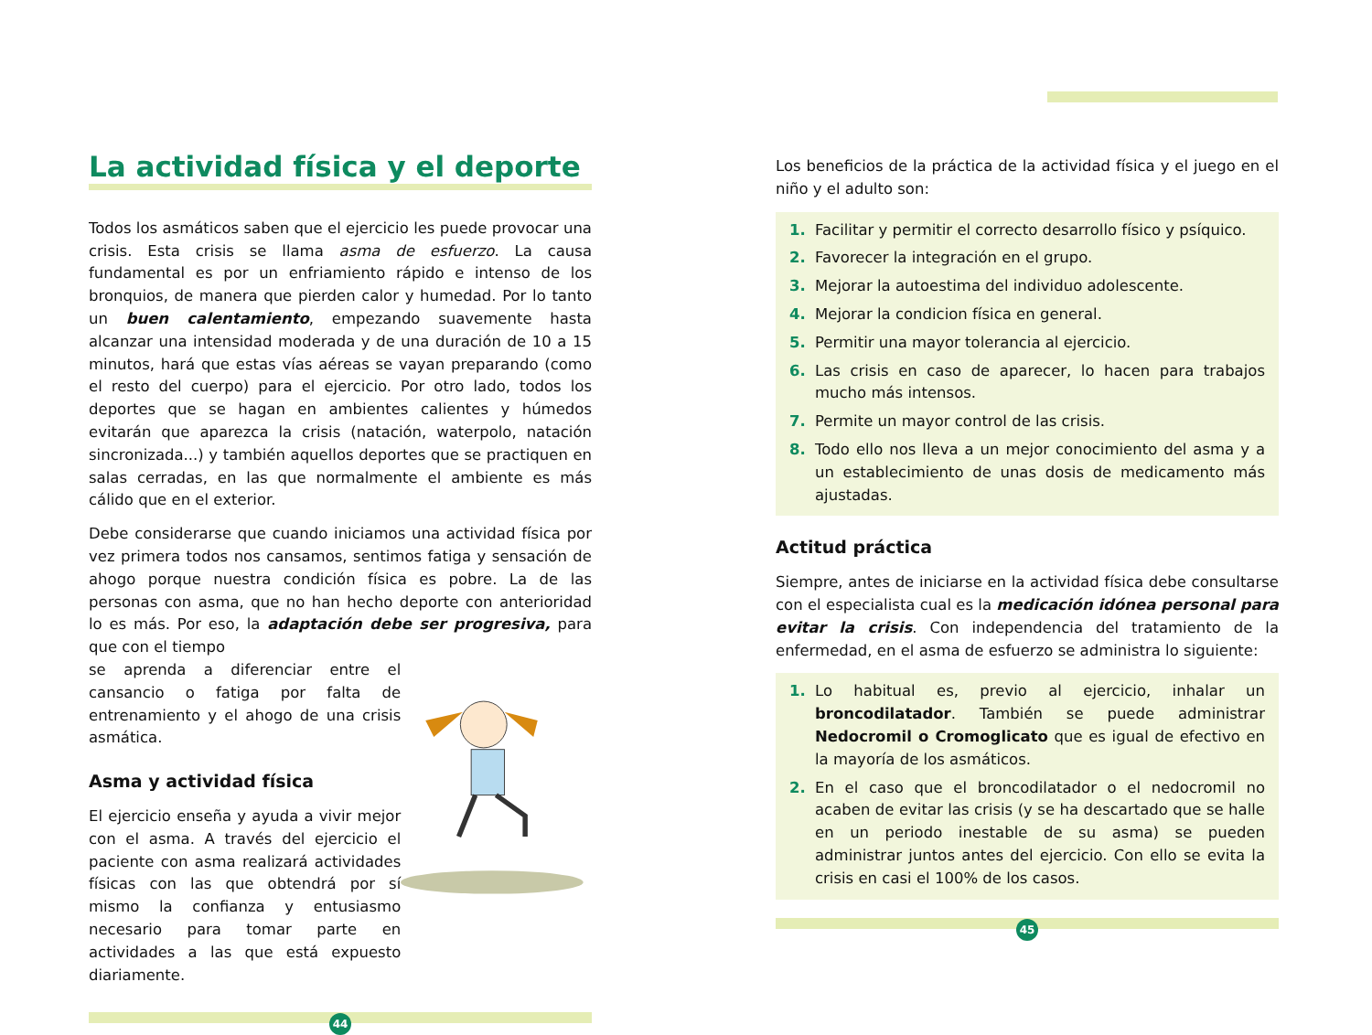La actividad física y el deporte
Todos los asmáticos saben que el ejercicio les puede provocar una crisis. Esta crisis se llama asma de esfuerzo. La causa fundamental es por un enfriamiento rápido e intenso de los bronquios, de manera que pierden calor y humedad. Por lo tanto un buen calentamiento, empezando suavemente hasta alcanzar una intensidad moderada y de una duración de 10 a 15 minutos, hará que estas vías aéreas se vayan preparando (como el resto del cuerpo) para el ejercicio. Por otro lado, todos los deportes que se hagan en ambientes calientes y húmedos evitarán que aparezca la crisis (natación, waterpolo, natación sincronizada...) y también aquellos deportes que se practiquen en salas cerradas, en las que normalmente el ambiente es más cálido que en el exterior.
Debe considerarse que cuando iniciamos una actividad física por vez primera todos nos cansamos, sentimos fatiga y sensación de ahogo porque nuestra condición física es pobre. La de las personas con asma, que no han hecho deporte con anterioridad lo es más. Por eso, la adaptación debe ser progresiva, para que con el tiempo
se aprenda a diferenciar entre el cansancio o fatiga por falta de entrenamiento y el ahogo de una crisis asmática.
Asma y actividad física
El ejercicio enseña y ayuda a vivir mejor con el asma. A través del ejercicio el paciente con asma realizará actividades físicas con las que obtendrá por sí mismo la confianza y entusiasmo necesario para tomar parte en actividades a las que está expuesto diariamente.
44
Los beneficios de la práctica de la actividad física y el juego en el niño y el adulto son:
1. Facilitar y permitir el correcto desarrollo físico y psíquico.
2. Favorecer la integración en el grupo.
3. Mejorar la autoestima del individuo adolescente.
4. Mejorar la condicion física en general.
5. Permitir una mayor tolerancia al ejercicio.
6. Las crisis en caso de aparecer, lo hacen para trabajos mucho más intensos.
7. Permite un mayor control de las crisis.
8. Todo ello nos lleva a un mejor conocimiento del asma y a un establecimiento de unas dosis de medicamento más ajustadas.
Actitud práctica
Siempre, antes de iniciarse en la actividad física debe consultarse con el especialista cual es la medicación idónea personal para evitar la crisis. Con independencia del tratamiento de la enfermedad, en el asma de esfuerzo se administra lo siguiente:
1. Lo habitual es, previo al ejercicio, inhalar un broncodilatador. También se puede administrar Nedocromil o Cromoglicato que es igual de efectivo en la mayoría de los asmáticos.
2. En el caso que el broncodilatador o el nedocromil no acaben de evitar las crisis (y se ha descartado que se halle en un periodo inestable de su asma) se pueden administrar juntos antes del ejercicio. Con ello se evita la crisis en casi el 100% de los casos.
45